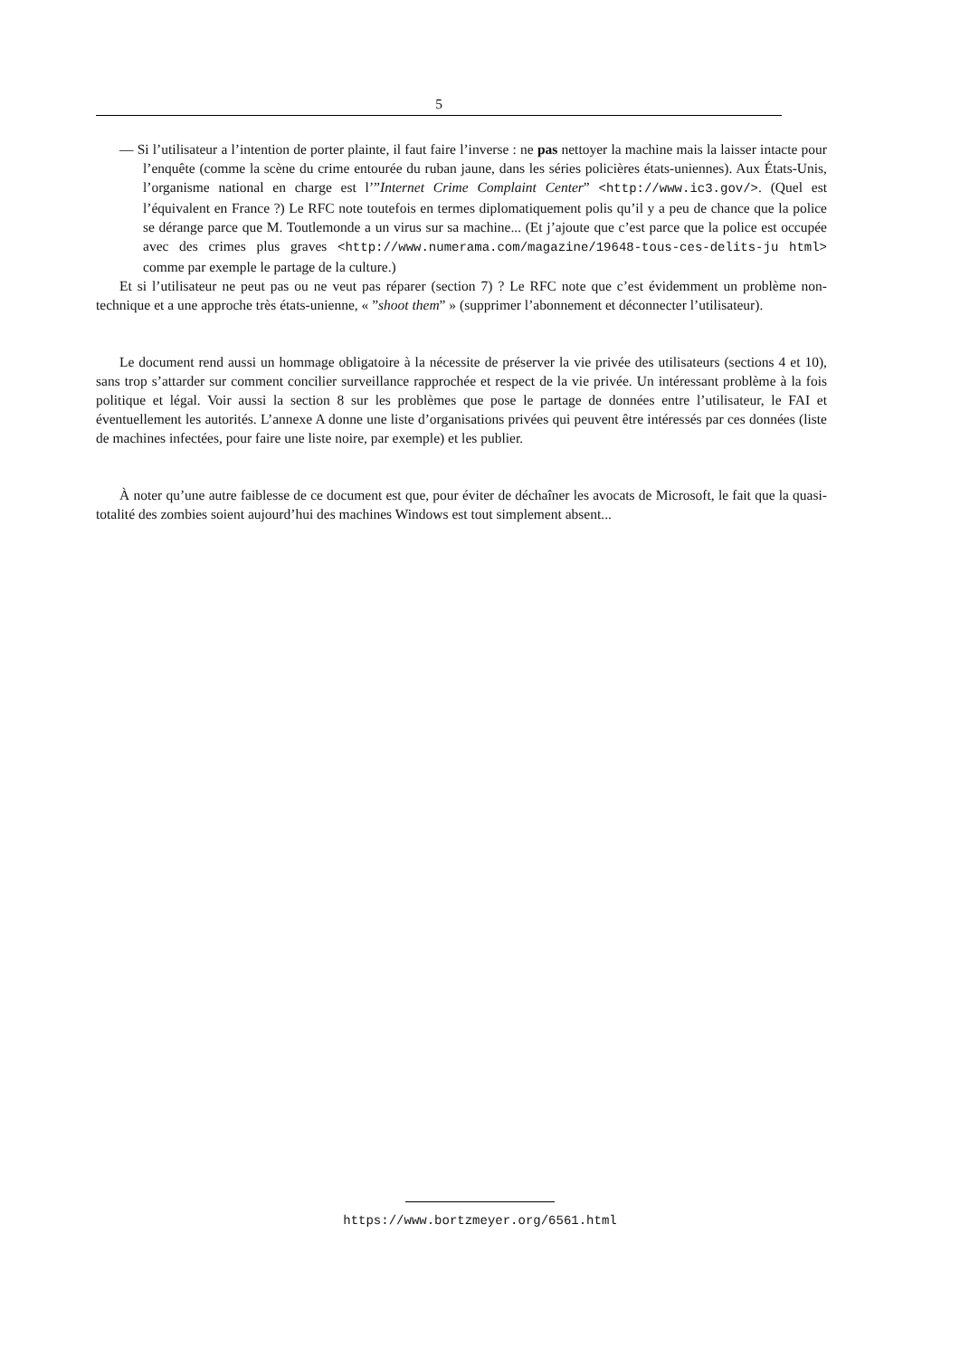5
— Si l’utilisateur a l’intention de porter plainte, il faut faire l’inverse : ne pas nettoyer la machine mais la laisser intacte pour l’enquête (comme la scène du crime entourée du ruban jaune, dans les séries policières états-uniennes). Aux États-Unis, l’organisme national en charge est l’”Internet Crime Complaint Center” <http://www.ic3.gov/>. (Quel est l’équivalent en France ?) Le RFC note toutefois en termes diplomatiquement polis qu’il y a peu de chance que la police se dérange parce que M. Toutlemonde a un virus sur sa machine... (Et j’ajoute que c’est parce que la police est occupée avec des crimes plus graves <http://www.numerama.com/magazine/19648-tous-ces-delits-ju html> comme par exemple le partage de la culture.)
Et si l’utilisateur ne peut pas ou ne veut pas réparer (section 7) ? Le RFC note que c’est évidemment un problème non-technique et a une approche très états-unienne, « ”shoot them” » (supprimer l’abonnement et déconnecter l’utilisateur).
Le document rend aussi un hommage obligatoire à la nécessite de préserver la vie privée des utilisateurs (sections 4 et 10), sans trop s’attarder sur comment concilier surveillance rapprochée et respect de la vie privée. Un intéressant problème à la fois politique et légal. Voir aussi la section 8 sur les problèmes que pose le partage de données entre l’utilisateur, le FAI et éventuellement les autorités. L’annexe A donne une liste d’organisations privées qui peuvent être intéressés par ces données (liste de machines infectées, pour faire une liste noire, par exemple) et les publier.
À noter qu’une autre faiblesse de ce document est que, pour éviter de déchaîner les avocats de Microsoft, le fait que la quasi-totalité des zombies soient aujourd’hui des machines Windows est tout simplement absent...
https://www.bortzmeyer.org/6561.html